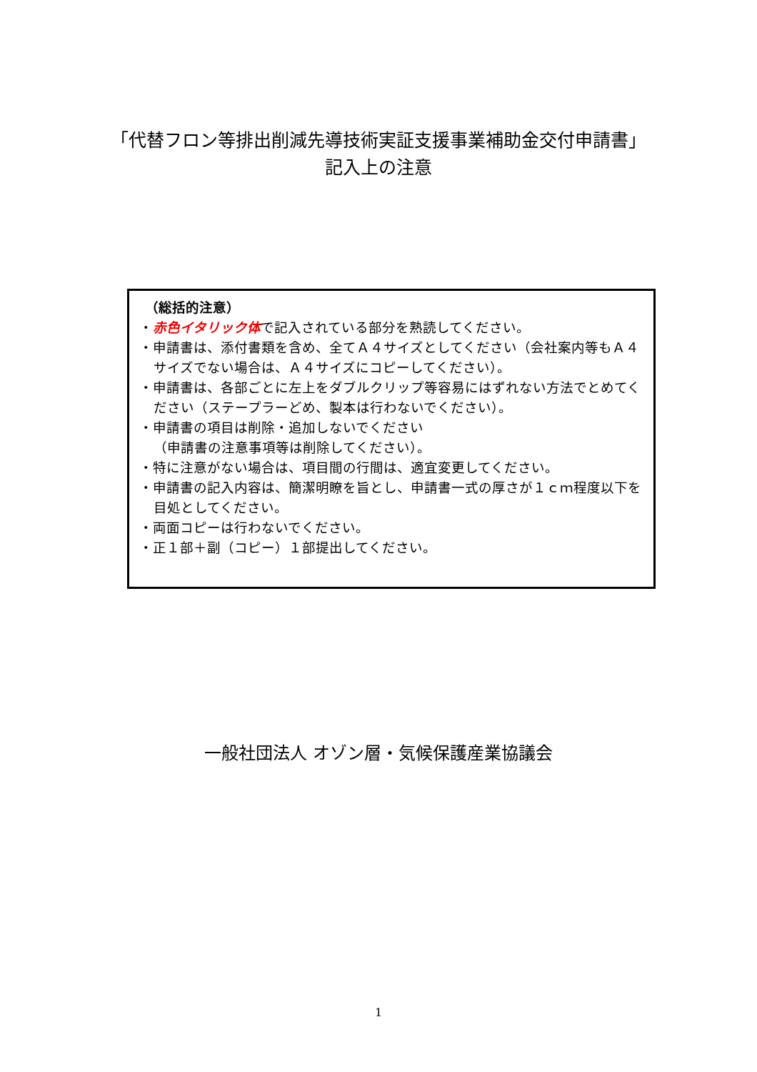「代替フロン等排出削減先導技術実証支援事業補助金交付申請書」
記入上の注意
（総括的注意）
・赤色イタリック体で記入されている部分を熟読してください。
・申請書は、添付書類を含め、全てＡ４サイズとしてください（会社案内等もＡ４サイズでない場合は、Ａ４サイズにコピーしてください）。
・申請書は、各部ごとに左上をダブルクリップ等容易にはずれない方法でとめてください（ステープラーどめ、製本は行わないでください）。
・申請書の項目は削除・追加しないでください
（申請書の注意事項等は削除してください）。
・特に注意がない場合は、項目間の行間は、適宜変更してください。
・申請書の記入内容は、簡潔明瞭を旨とし、申請書一式の厚さが１ｃｍ程度以下を目処としてください。
・両面コピーは行わないでください。
・正１部＋副（コピー）１部提出してください。
一般社団法人 オゾン層・気候保護産業協議会
1